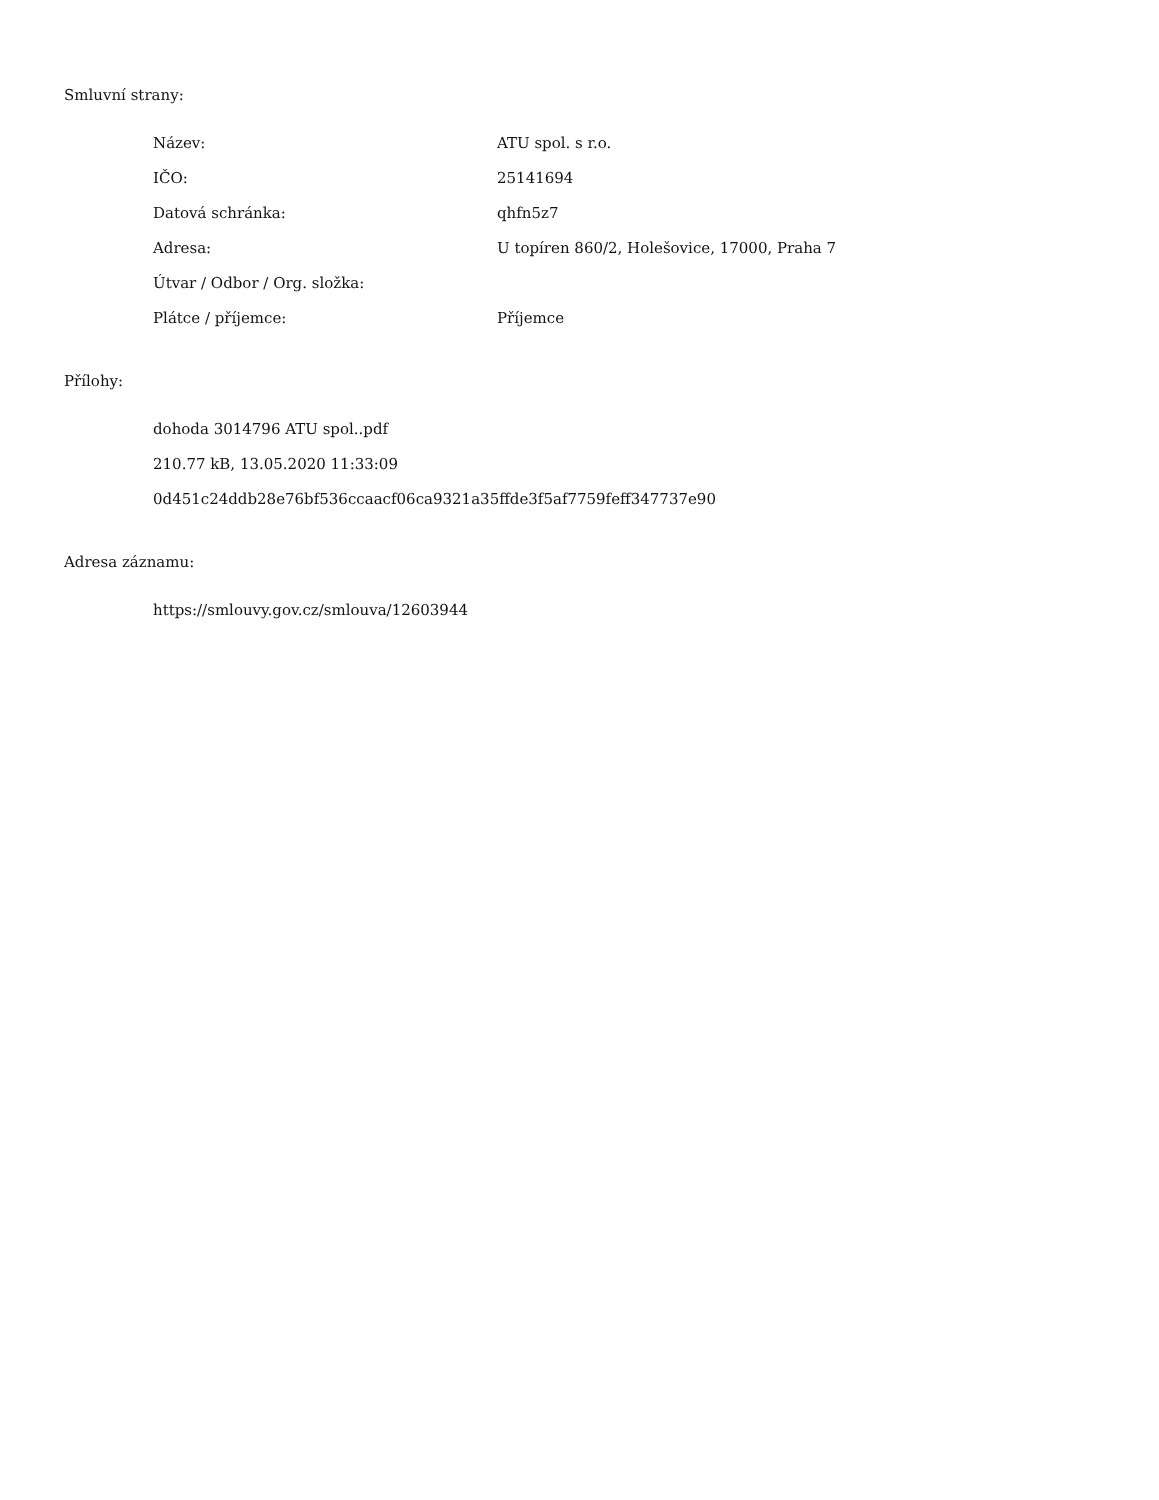Smluvní strany:
| Název: | ATU spol. s r.o. |
| IČO: | 25141694 |
| Datová schránka: | qhfn5z7 |
| Adresa: | U topíren 860/2, Holešovice, 17000, Praha 7 |
| Útvar / Odbor / Org. složka: | |
| Plátce / příjemce: | Příjemce |
Přílohy:
dohoda 3014796 ATU spol..pdf
210.77 kB, 13.05.2020 11:33:09
0d451c24ddb28e76bf536ccaacf06ca9321a35ffde3f5af7759feff347737e90
Adresa záznamu:
https://smlouvy.gov.cz/smlouva/12603944